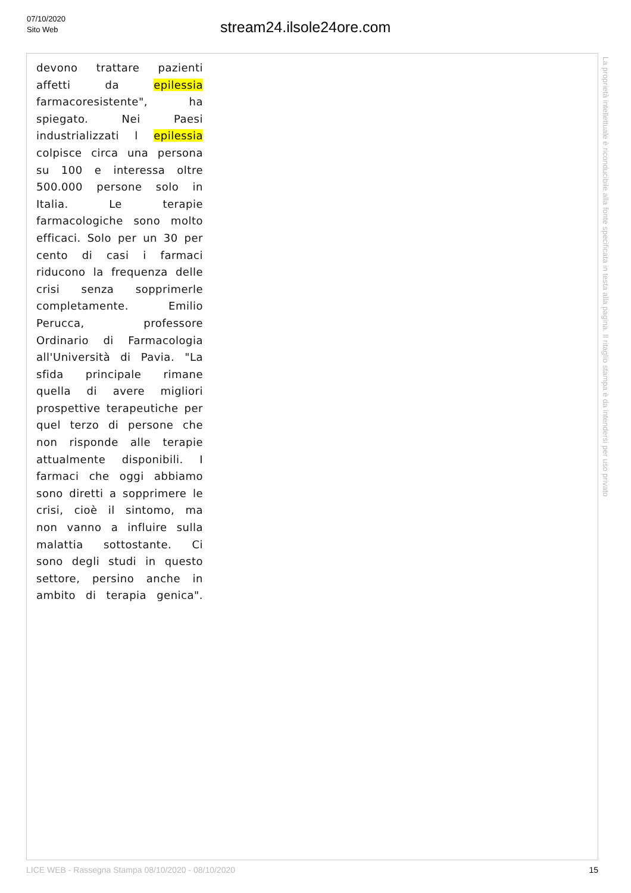07/10/2020
Sito Web
stream24.ilsole24ore.com
devono trattare pazienti
affetti da epilessia
farmacoresistente", ha
spiegato. Nei Paesi
industrializzati l epilessia
colpisce circa una persona
su 100 e interessa oltre
500.000 persone solo in
Italia. Le terapie
farmacologiche sono molto
efficaci. Solo per un 30 per
cento di casi i farmaci
riducono la frequenza delle
crisi senza sopprimerle
completamente. Emilio
Perucca, professore
Ordinario di Farmacologia
all'Università di Pavia. "La
sfida principale rimane
quella di avere migliori
prospettive terapeutiche per
quel terzo di persone che
non risponde alle terapie
attualmente disponibili. I
farmaci che oggi abbiamo
sono diretti a sopprimere le
crisi, cioè il sintomo, ma
non vanno a influire sulla
malattia sottostante. Ci
sono degli studi in questo
settore, persino anche in
ambito di terapia genica".
La proprietà intellettuale è riconducibile alla fonte specificata in testa alla pagina. Il ritaglio stampa è da intendersi per uso privato
LICE WEB - Rassegna Stampa 08/10/2020 - 08/10/2020 15